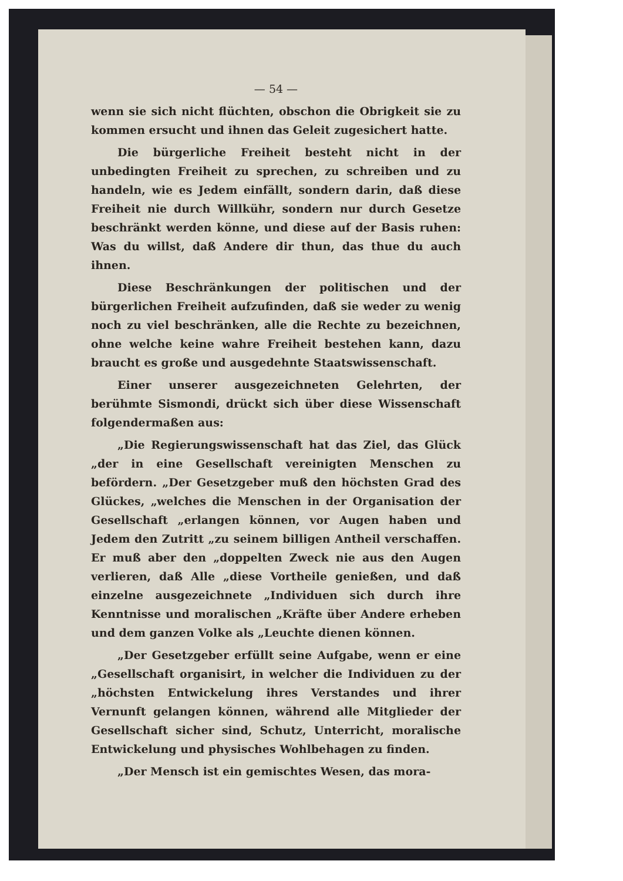— 54 —
wenn sie sich nicht flüchten, obschon die Obrigkeit sie zu kommen ersucht und ihnen das Geleit zugesichert hatte.
Die bürgerliche Freiheit besteht nicht in der unbedingten Freiheit zu sprechen, zu schreiben und zu handeln, wie es Jedem einfällt, sondern darin, daß diese Freiheit nie durch Willkühr, sondern nur durch Gesetze beschränkt werden könne, und diese auf der Basis ruhen: Was du willst, daß Andere dir thun, das thue du auch ihnen.
Diese Beschränkungen der politischen und der bürgerlichen Freiheit aufzufinden, daß sie weder zu wenig noch zu viel beschränken, alle die Rechte zu bezeichnen, ohne welche keine wahre Freiheit bestehen kann, dazu braucht es große und ausgedehnte Staatswissenschaft.
Einer unserer ausgezeichneten Gelehrten, der berühmte Sismondi, drückt sich über diese Wissenschaft folgendermaßen aus:
„Die Regierungswissenschaft hat das Ziel, das Glück „der in eine Gesellschaft vereinigten Menschen zu befördern. „Der Gesetzgeber muß den höchsten Grad des Glückes, „welches die Menschen in der Organisation der Gesellschaft „erlangen können, vor Augen haben und Jedem den Zutritt „zu seinem billigen Antheil verschaffen. Er muß aber den „doppelten Zweck nie aus den Augen verlieren, daß Alle „diese Vortheile genießen, und daß einzelne ausgezeichnete „Individuen sich durch ihre Kenntnisse und moralischen „Kräfte über Andere erheben und dem ganzen Volke als „Leuchte dienen können.
„Der Gesetzgeber erfüllt seine Aufgabe, wenn er eine „Gesellschaft organisirt, in welcher die Individuen zu der „höchsten Entwickelung ihres Verstandes und ihrer Vernunft gelangen können, während alle Mitglieder der Gesellschaft sicher sind, Schutz, Unterricht, moralische Entwickelung und physisches Wohlbehagen zu finden.
„Der Mensch ist ein gemischtes Wesen, das mora-